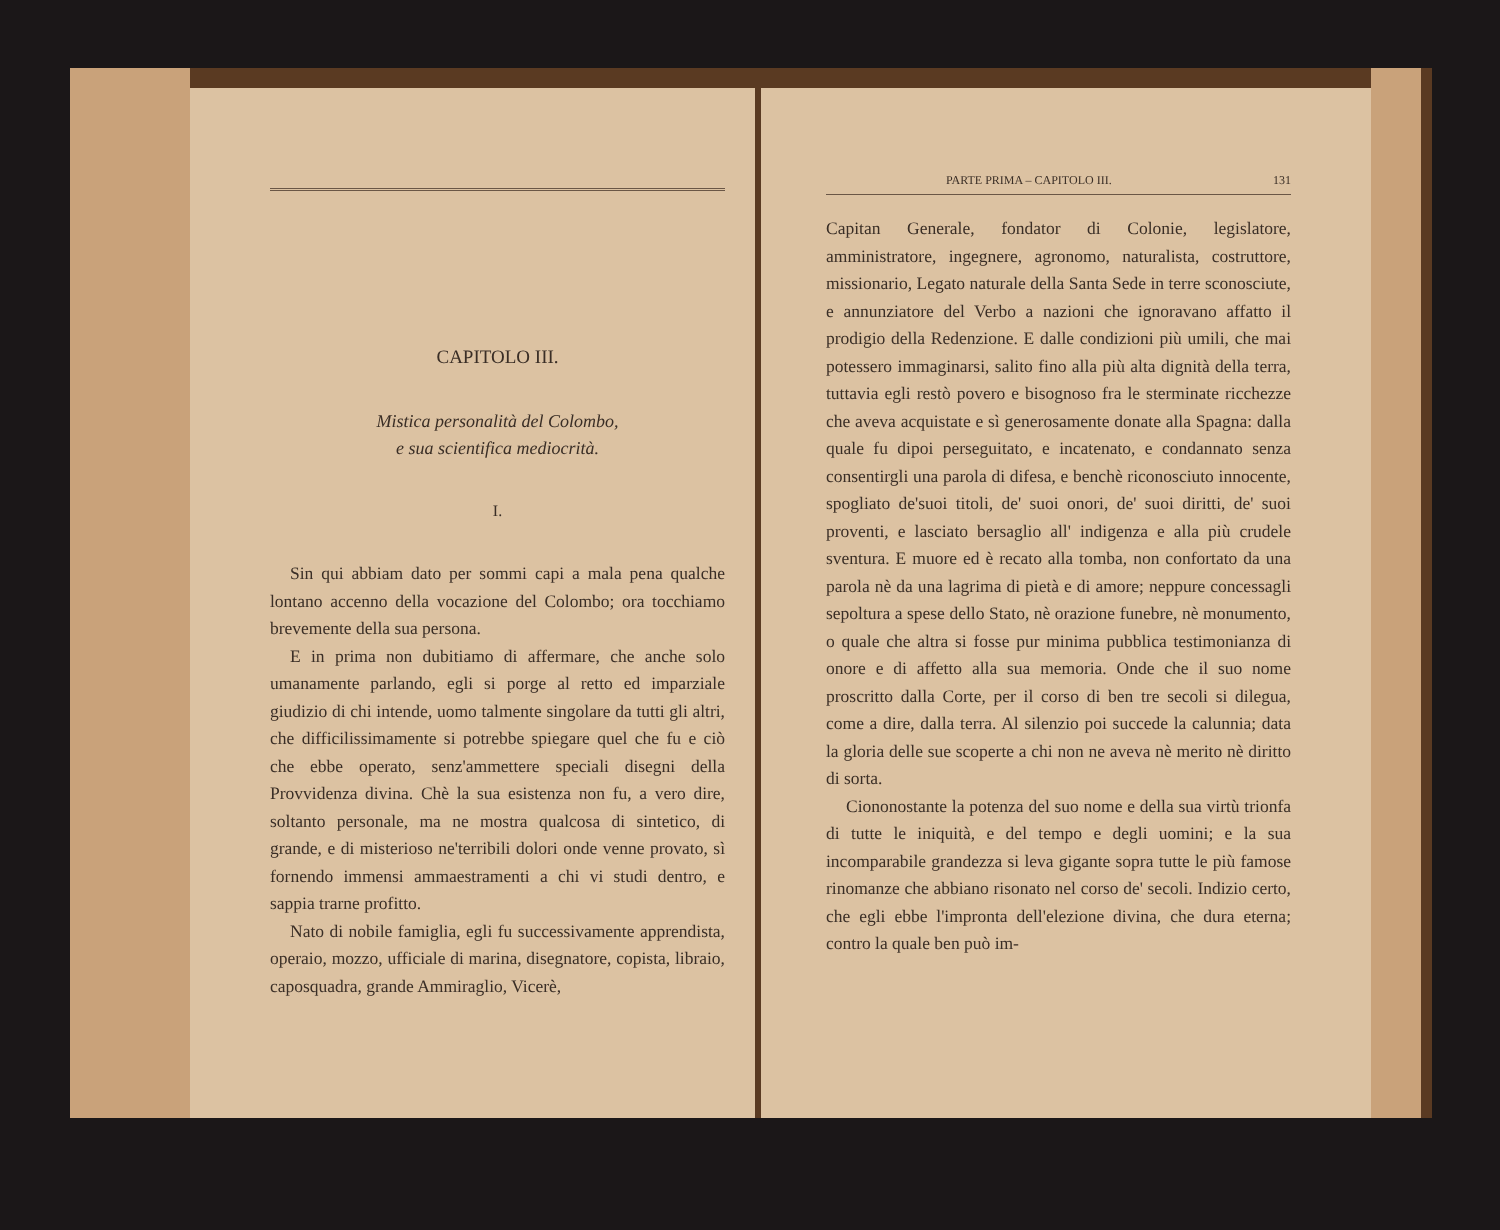CAPITOLO III.
Mistica personalità del Colombo,
e sua scientifica mediocrità.
I.
Sin qui abbiam dato per sommi capi a mala pena qualche lontano accenno della vocazione del Colombo; ora tocchiamo brevemente della sua persona.
E in prima non dubitiamo di affermare, che anche solo umanamente parlando, egli si porge al retto ed imparziale giudizio di chi intende, uomo talmente singolare da tutti gli altri, che difficilissimamente si potrebbe spiegare quel che fu e ciò che ebbe operato, senz'ammettere speciali disegni della Provvidenza divina. Chè la sua esistenza non fu, a vero dire, soltanto personale, ma ne mostra qualcosa di sintetico, di grande, e di misterioso ne'terribili dolori onde venne provato, sì fornendo immensi ammaestramenti a chi vi studi dentro, e sappia trarne profitto.
Nato di nobile famiglia, egli fu successivamente apprendista, operaio, mozzo, ufficiale di marina, disegnatore, copista, libraio, caposquadra, grande Ammiraglio, Vicerè,
PARTE PRIMA – CAPITOLO III. 131
Capitan Generale, fondator di Colonie, legislatore, amministratore, ingegnere, agronomo, naturalista, costruttore, missionario, Legato naturale della Santa Sede in terre sconosciute, e annunziatore del Verbo a nazioni che ignoravano affatto il prodigio della Redenzione. E dalle condizioni più umili, che mai potessero immaginarsi, salito fino alla più alta dignità della terra, tuttavia egli restò povero e bisognoso fra le sterminate ricchezze che aveva acquistate e sì generosamente donate alla Spagna: dalla quale fu dipoi perseguitato, e incatenato, e condannato senza consentirgli una parola di difesa, e benchè riconosciuto innocente, spogliato de'suoi titoli, de' suoi onori, de' suoi diritti, de' suoi proventi, e lasciato bersaglio all' indigenza e alla più crudele sventura. E muore ed è recato alla tomba, non confortato da una parola nè da una lagrima di pietà e di amore; neppure concessagli sepoltura a spese dello Stato, nè orazione funebre, nè monumento, o quale che altra si fosse pur minima pubblica testimonianza di onore e di affetto alla sua memoria. Onde che il suo nome proscritto dalla Corte, per il corso di ben tre secoli si dilegua, come a dire, dalla terra. Al silenzio poi succede la calunnia; data la gloria delle sue scoperte a chi non ne aveva nè merito nè diritto di sorta.
Ciononostante la potenza del suo nome e della sua virtù trionfa di tutte le iniquità, e del tempo e degli uomini; e la sua incomparabile grandezza si leva gigante sopra tutte le più famose rinomanze che abbiano risonato nel corso de' secoli. Indizio certo, che egli ebbe l'impronta dell'elezione divina, che dura eterna; contro la quale ben può im-